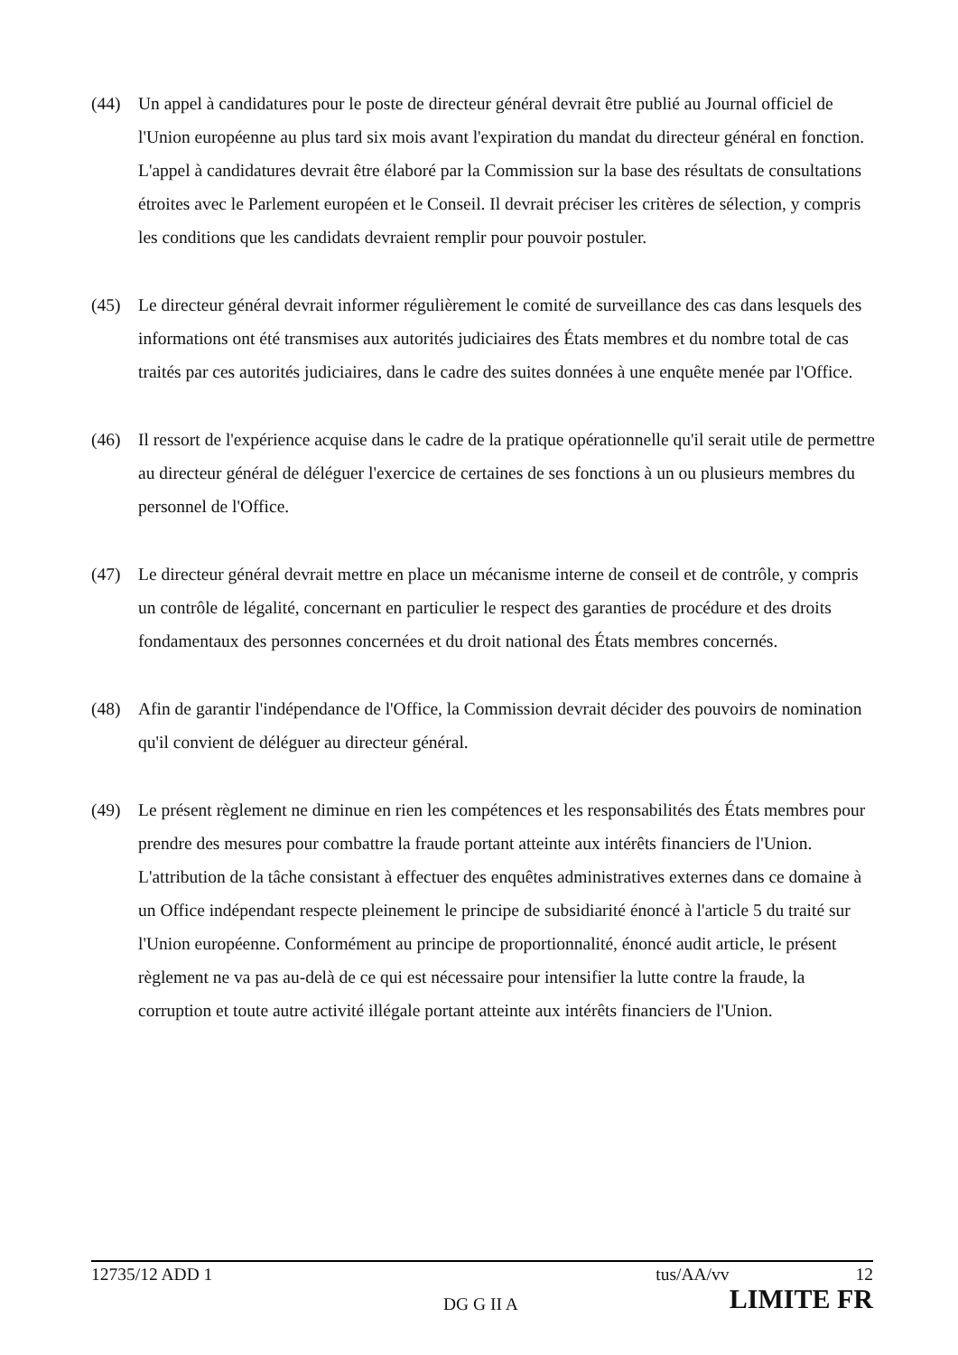(44) Un appel à candidatures pour le poste de directeur général devrait être publié au Journal officiel de l'Union européenne au plus tard six mois avant l'expiration du mandat du directeur général en fonction. L'appel à candidatures devrait être élaboré par la Commission sur la base des résultats de consultations étroites avec le Parlement européen et le Conseil. Il devrait préciser les critères de sélection, y compris les conditions que les candidats devraient remplir pour pouvoir postuler.
(45) Le directeur général devrait informer régulièrement le comité de surveillance des cas dans lesquels des informations ont été transmises aux autorités judiciaires des États membres et du nombre total de cas traités par ces autorités judiciaires, dans le cadre des suites données à une enquête menée par l'Office.
(46) Il ressort de l'expérience acquise dans le cadre de la pratique opérationnelle qu'il serait utile de permettre au directeur général de déléguer l'exercice de certaines de ses fonctions à un ou plusieurs membres du personnel de l'Office.
(47) Le directeur général devrait mettre en place un mécanisme interne de conseil et de contrôle, y compris un contrôle de légalité, concernant en particulier le respect des garanties de procédure et des droits fondamentaux des personnes concernées et du droit national des États membres concernés.
(48) Afin de garantir l'indépendance de l'Office, la Commission devrait décider des pouvoirs de nomination qu'il convient de déléguer au directeur général.
(49) Le présent règlement ne diminue en rien les compétences et les responsabilités des États membres pour prendre des mesures pour combattre la fraude portant atteinte aux intérêts financiers de l'Union. L'attribution de la tâche consistant à effectuer des enquêtes administratives externes dans ce domaine à un Office indépendant respecte pleinement le principe de subsidiarité énoncé à l'article 5 du traité sur l'Union européenne. Conformément au principe de proportionnalité, énoncé audit article, le présent règlement ne va pas au-delà de ce qui est nécessaire pour intensifier la lutte contre la fraude, la corruption et toute autre activité illégale portant atteinte aux intérêts financiers de l'Union.
12735/12 ADD 1 tus/AA/vv 12
DG G II A LIMITE FR